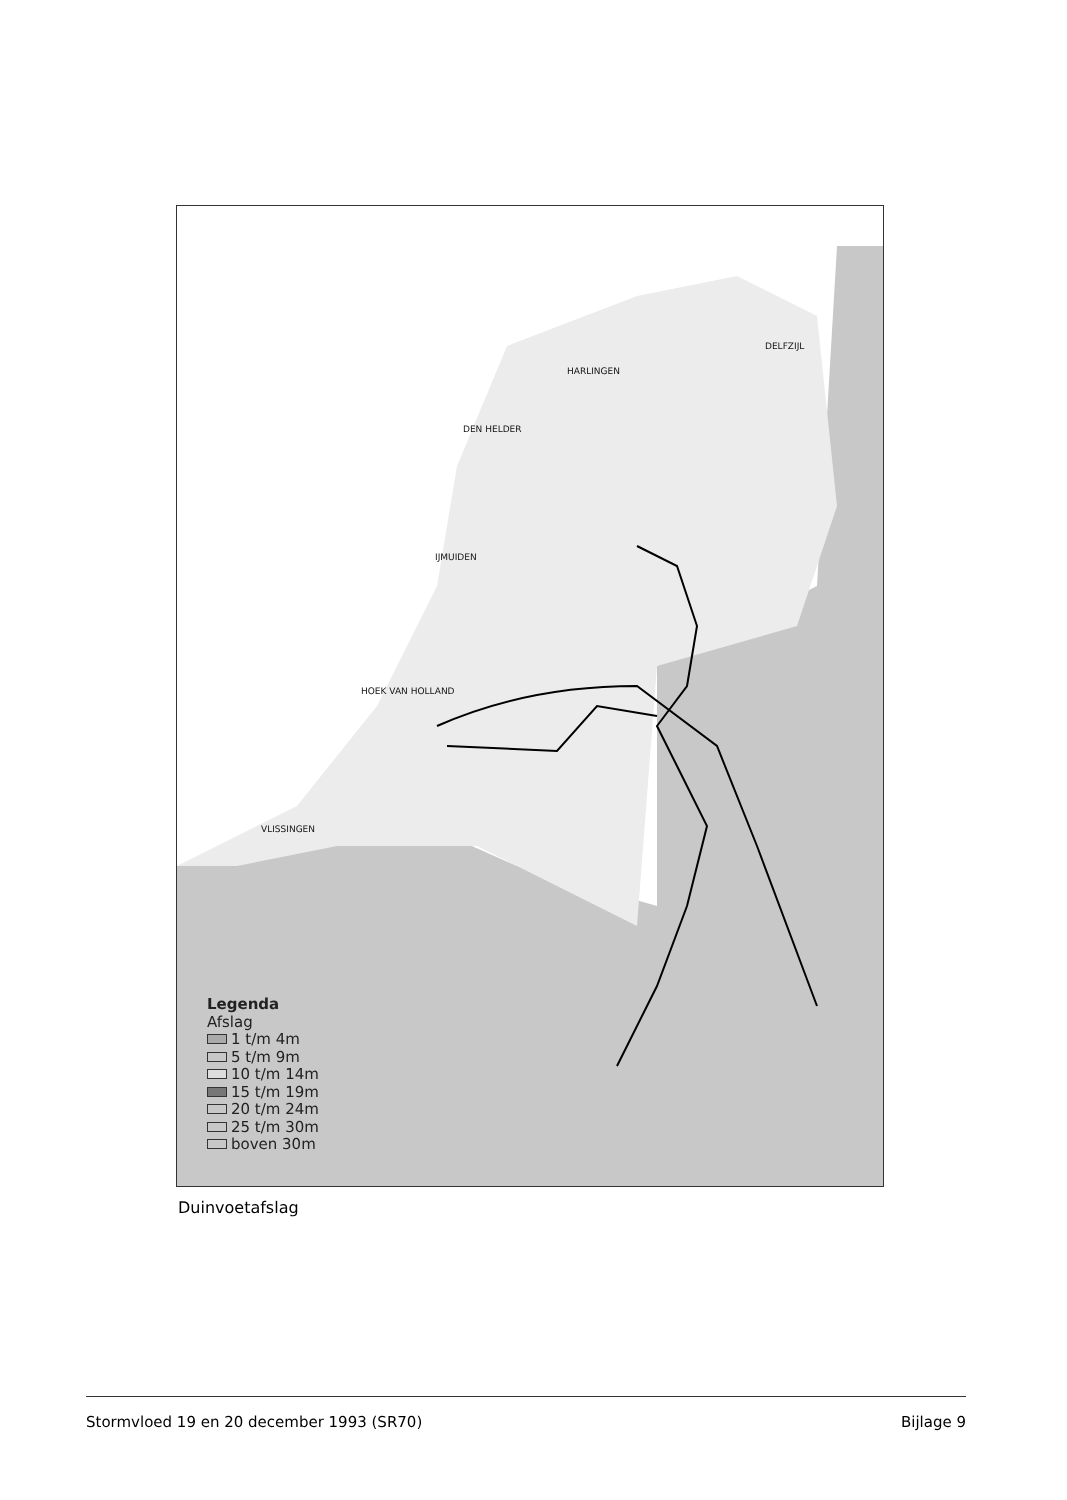DELFZIJL
HARLINGEN
DEN HELDER
IJMUIDEN
HOEK VAN HOLLAND
VLISSINGEN
Legenda
Afslag
1 t/m 4m
5 t/m 9m
10 t/m 14m
15 t/m 19m
20 t/m 24m
25 t/m 30m
boven 30m
Duinvoetafslag
Stormvloed 19 en 20 december 1993 (SR70) Bijlage 9